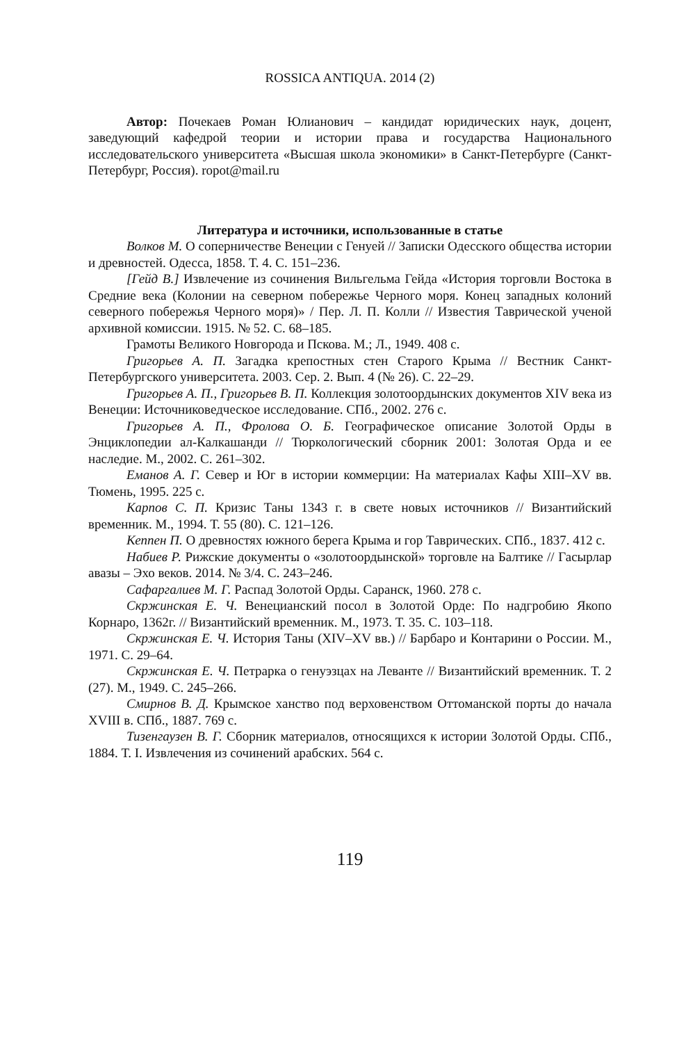ROSSICA ANTIQUA. 2014 (2)
Автор: Почекаев Роман Юлианович – кандидат юридических наук, доцент, заведующий кафедрой теории и истории права и государства Национального исследовательского университета «Высшая школа экономики» в Санкт-Петербурге (Санкт-Петербург, Россия). ropot@mail.ru
Литература и источники, использованные в статье
Волков М. О соперничестве Венеции с Генуей // Записки Одесского общества истории и древностей. Одесса, 1858. Т. 4. С. 151–236.
[Гейд В.] Извлечение из сочинения Вильгельма Гейда «История торговли Востока в Средние века (Колонии на северном побережье Черного моря. Конец западных колоний северного побережья Черного моря)» / Пер. Л. П. Колли // Известия Таврической ученой архивной комиссии. 1915. № 52. С. 68–185.
Грамоты Великого Новгорода и Пскова. М.; Л., 1949. 408 с.
Григорьев А. П. Загадка крепостных стен Старого Крыма // Вестник Санкт-Петербургского университета. 2003. Сер. 2. Вып. 4 (№ 26). С. 22–29.
Григорьев А. П., Григорьев В. П. Коллекция золотоордынских документов XIV века из Венеции: Источниковедческое исследование. СПб., 2002. 276 с.
Григорьев А. П., Фролова О. Б. Географическое описание Золотой Орды в Энциклопедии ал-Калкашанди // Тюркологический сборник 2001: Золотая Орда и ее наследие. М., 2002. С. 261–302.
Еманов А. Г. Север и Юг в истории коммерции: На материалах Кафы XIII–XV вв. Тюмень, 1995. 225 с.
Карпов С. П. Кризис Таны 1343 г. в свете новых источников // Византийский временник. М., 1994. Т. 55 (80). С. 121–126.
Кеппен П. О древностях южного берега Крыма и гор Таврических. СПб., 1837. 412 с.
Набиев Р. Рижские документы о «золотоордынской» торговле на Балтике // Гасырлар авазы – Эхо веков. 2014. № 3/4. С. 243–246.
Сафаргалиев М. Г. Распад Золотой Орды. Саранск, 1960. 278 с.
Скржинская Е. Ч. Венецианский посол в Золотой Орде: По надгробию Якопо Корнаро, 1362г. // Византийский временник. М., 1973. Т. 35. С. 103–118.
Скржинская Е. Ч. История Таны (XIV–XV вв.) // Барбаро и Контарини о России. М., 1971. С. 29–64.
Скржинская Е. Ч. Петрарка о генуэзцах на Леванте // Византийский временник. Т. 2 (27). М., 1949. С. 245–266.
Смирнов В. Д. Крымское ханство под верховенством Оттоманской порты до начала XVIII в. СПб., 1887. 769 с.
Тизенгаузен В. Г. Сборник материалов, относящихся к истории Золотой Орды. СПб., 1884. Т. I. Извлечения из сочинений арабских. 564 с.
119